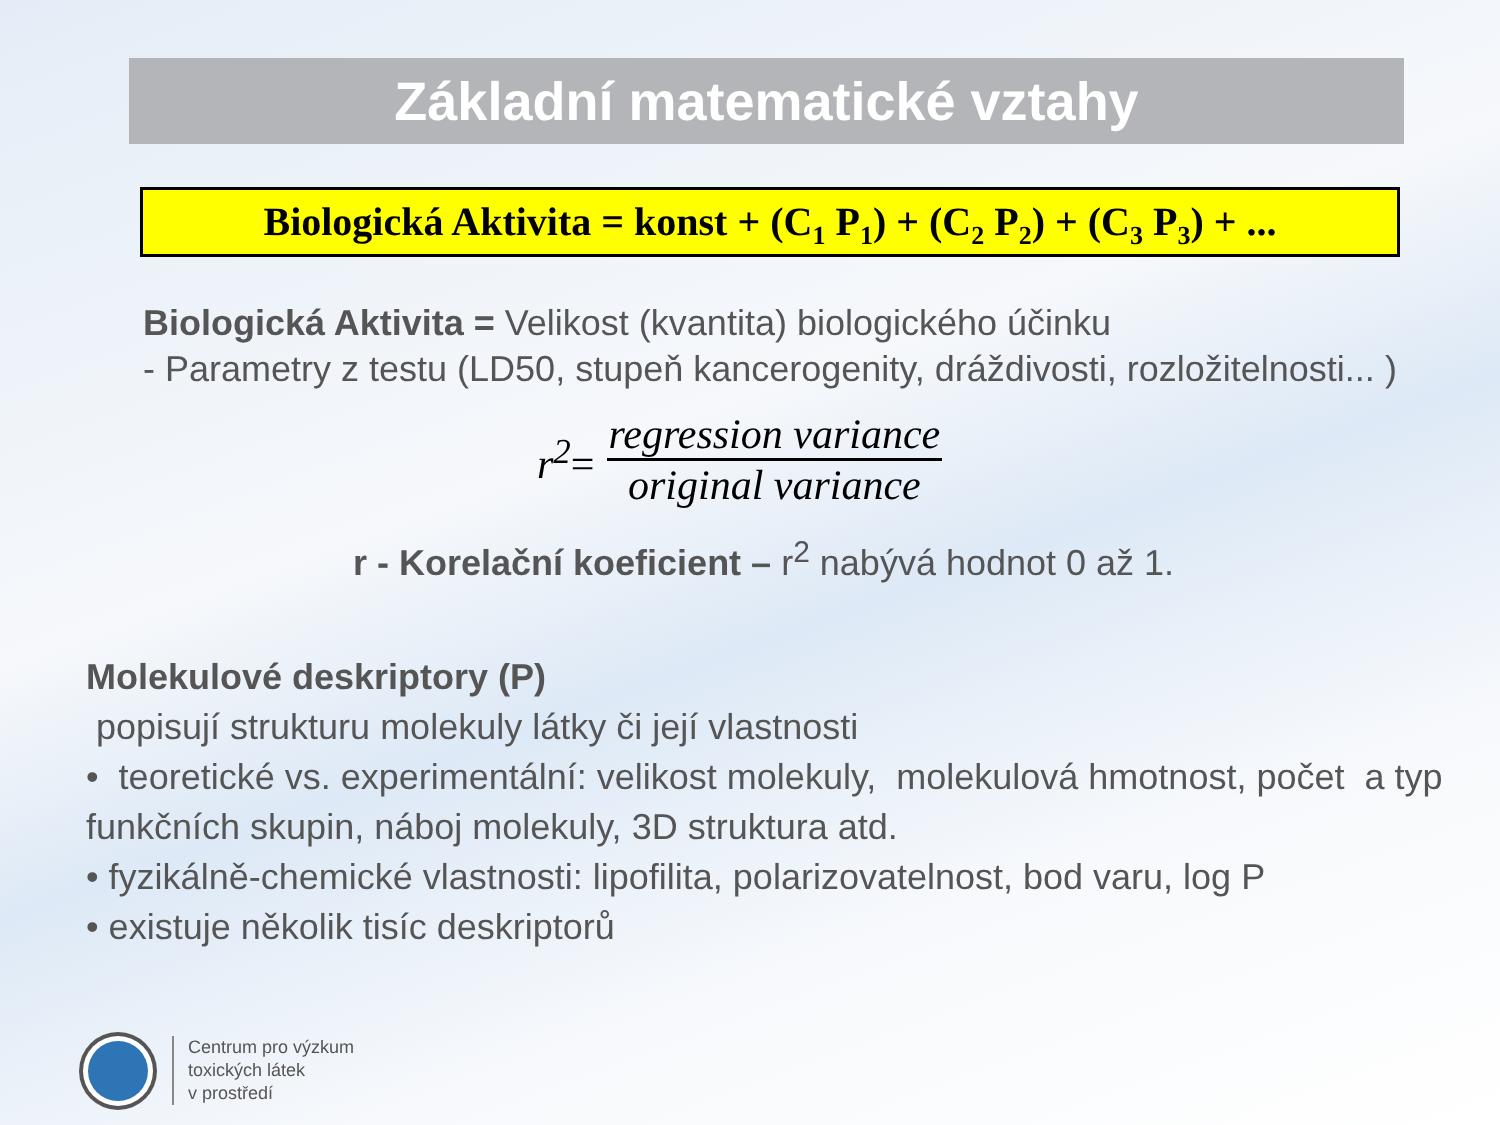Základní matematické vztahy
Biologická Aktivita = konst + (C<sub>1</sub> P<sub>1</sub>) + (C<sub>2</sub> P<sub>2</sub>) + (C<sub>3</sub> P<sub>3</sub>) + ...
Biologická Aktivita = Velikost (kvantita) biologického účinku
- Parametry z testu (LD50, stupeň kancerogenity, dráždivosti, rozložitelnosti... )
r<sup>2</sup>=
regression variance
original variance
r - Korelační koeficient – r<sup>2</sup> nabývá hodnot 0 až 1.
Molekulové deskriptory (P)
popisují strukturu molekuly látky či její vlastnosti
• teoretické vs. experimentální: velikost molekuly, molekulová hmotnost, počet a typ funkčních skupin, náboj molekuly, 3D struktura atd.
• fyzikálně-chemické vlastnosti: lipofilita, polarizovatelnost, bod varu, log P
• existuje několik tisíc deskriptorů
Centrum pro výzkum
toxických látek
v prostředí